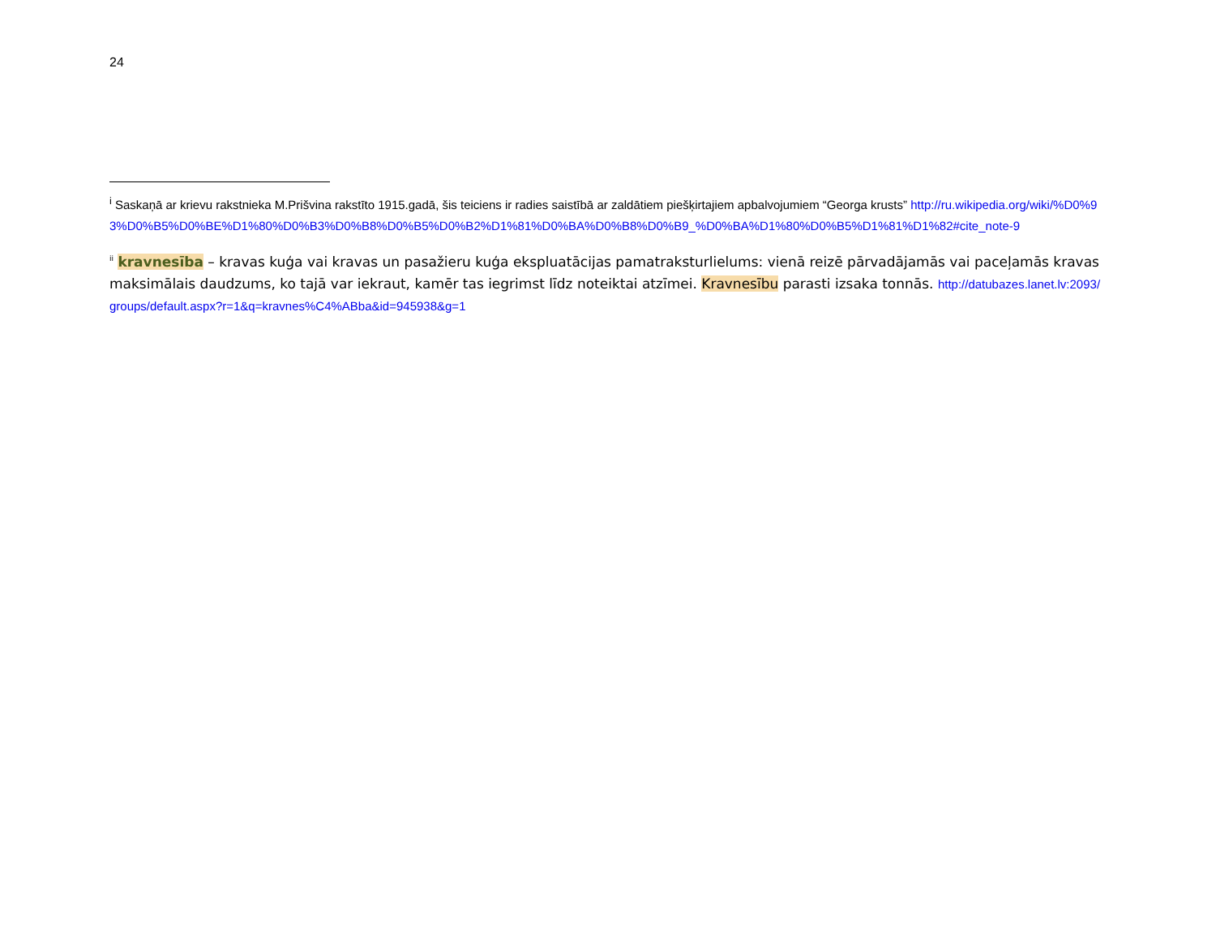24
<sup>i</sup> Saskaņā ar krievu rakstnieka M.Prišvina rakstīto 1915.gadā, šis teiciens ir radies saistībā ar zaldātiem piešķirtajiem apbalvojumiem “Georga krusts” http://ru.wikipedia.org/wiki/%D0%93%D0%B5%D0%BE%D1%80%D0%B3%D0%B8%D0%B5%D0%B2%D1%81%D0%BA%D0%B8%D0%B9_%D0%BA%D1%80%D0%B5%D1%81%D1%82#cite_note-9
<sup>ii</sup> kravnesība – kravas kuģa vai kravas un pasažieru kuģa ekspluatācijas pamatraksturlielums: vienā reizē pārvadājamās vai paceļamās kravas maksimālais daudzums, ko tajā var iekraut, kamēr tas iegrimst līdz noteiktai atzīmei. Kravnesību parasti izsaka tonnās. http://datubazes.lanet.lv:2093/groups/default.aspx?r=1&q=kravnes%C4%ABba&id=945938&g=1